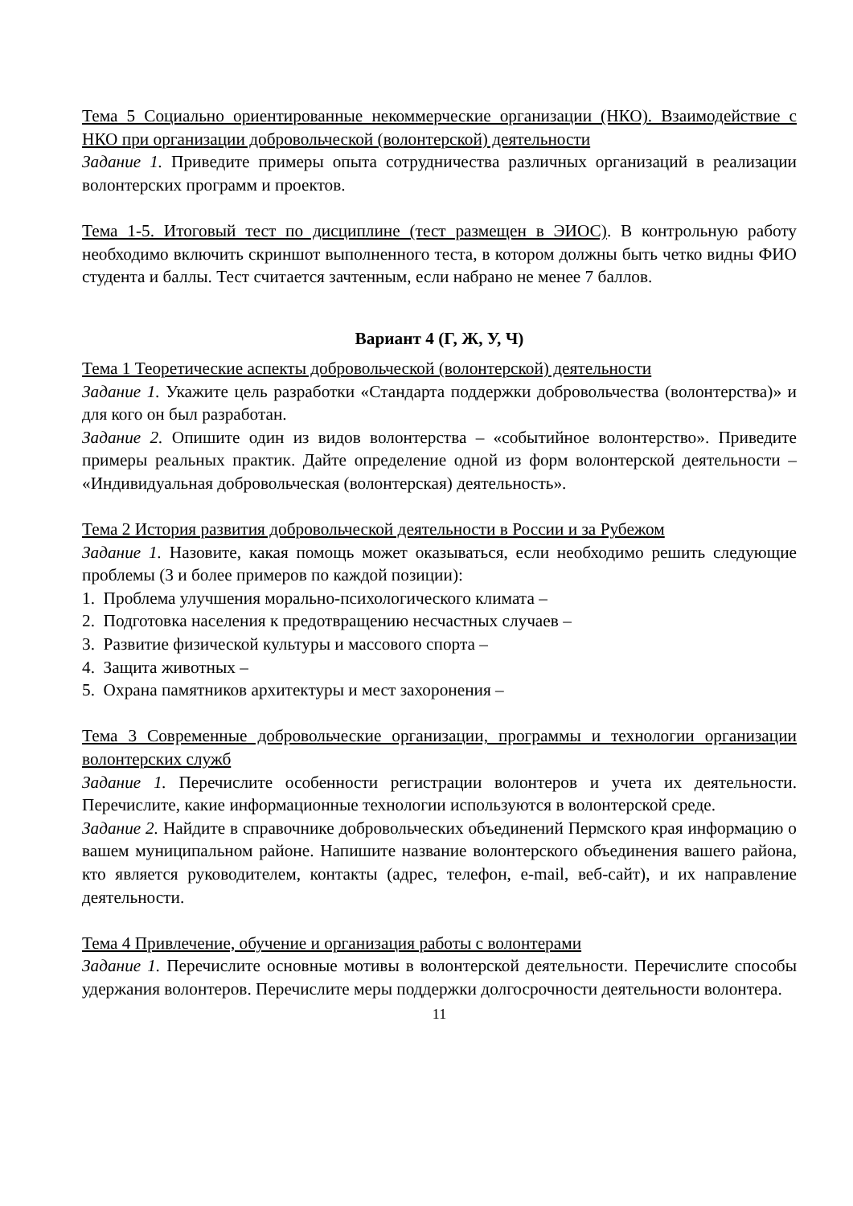Тема 5 Социально ориентированные некоммерческие организации (НКО). Взаимодействие с НКО при организации добровольческой (волонтерской) деятельности
Задание 1. Приведите примеры опыта сотрудничества различных организаций в реализации волонтерских программ и проектов.
Тема 1-5. Итоговый тест по дисциплине (тест размещен в ЭИОС). В контрольную работу необходимо включить скриншот выполненного теста, в котором должны быть четко видны ФИО студента и баллы. Тест считается зачтенным, если набрано не менее 7 баллов.
Вариант 4 (Г, Ж, У, Ч)
Тема 1 Теоретические аспекты добровольческой (волонтерской) деятельности
Задание 1. Укажите цель разработки «Стандарта поддержки добровольчества (волонтерства)» и для кого он был разработан.
Задание 2. Опишите один из видов волонтерства – «событийное волонтерство». Приведите примеры реальных практик. Дайте определение одной из форм волонтерской деятельности – «Индивидуальная добровольческая (волонтерская) деятельность».
Тема 2 История развития добровольческой деятельности в России и за Рубежом
Задание 1. Назовите, какая помощь может оказываться, если необходимо решить следующие проблемы (3 и более примеров по каждой позиции):
1. Проблема улучшения морально-психологического климата –
2. Подготовка населения к предотвращению несчастных случаев –
3. Развитие физической культуры и массового спорта –
4. Защита животных –
5. Охрана памятников архитектуры и мест захоронения –
Тема 3 Современные добровольческие организации, программы и технологии организации волонтерских служб
Задание 1. Перечислите особенности регистрации волонтеров и учета их деятельности. Перечислите, какие информационные технологии используются в волонтерской среде.
Задание 2. Найдите в справочнике добровольческих объединений Пермского края информацию о вашем муниципальном районе. Напишите название волонтерского объединения вашего района, кто является руководителем, контакты (адрес, телефон, e-mail, веб-сайт), и их направление деятельности.
Тема 4 Привлечение, обучение и организация работы с волонтерами
Задание 1. Перечислите основные мотивы в волонтерской деятельности. Перечислите способы удержания волонтеров. Перечислите меры поддержки долгосрочности деятельности волонтера.
11